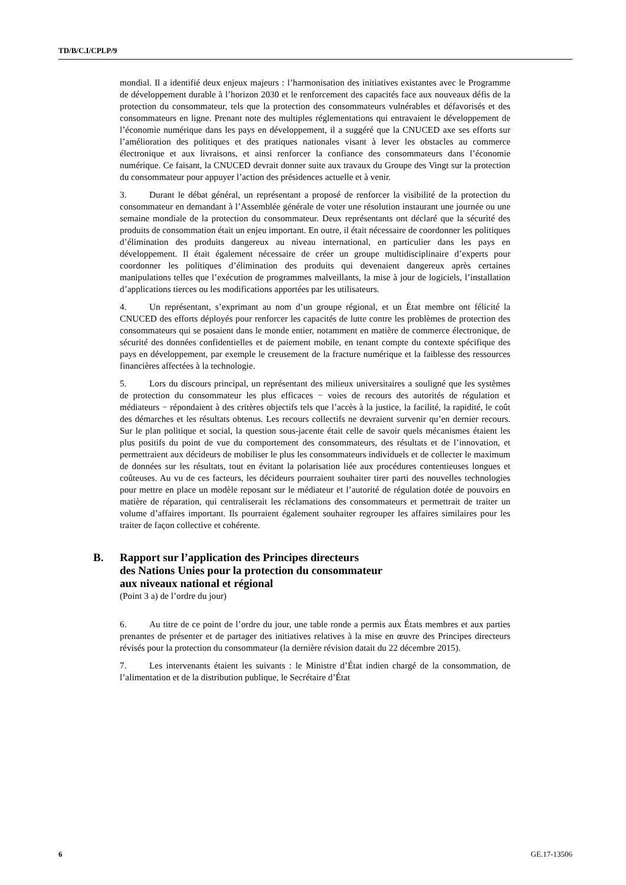TD/B/C.I/CPLP/9
mondial. Il a identifié deux enjeux majeurs : l’harmonisation des initiatives existantes avec le Programme de développement durable à l’horizon 2030 et le renforcement des capacités face aux nouveaux défis de la protection du consommateur, tels que la protection des consommateurs vulnérables et défavorisés et des consommateurs en ligne. Prenant note des multiples réglementations qui entravaient le développement de l’économie numérique dans les pays en développement, il a suggéré que la CNUCED axe ses efforts sur l’amélioration des politiques et des pratiques nationales visant à lever les obstacles au commerce électronique et aux livraisons, et ainsi renforcer la confiance des consommateurs dans l’économie numérique. Ce faisant, la CNUCED devrait donner suite aux travaux du Groupe des Vingt sur la protection du consommateur pour appuyer l’action des présidences actuelle et à venir.
3. Durant le débat général, un représentant a proposé de renforcer la visibilité de la protection du consommateur en demandant à l’Assemblée générale de voter une résolution instaurant une journée ou une semaine mondiale de la protection du consommateur. Deux représentants ont déclaré que la sécurité des produits de consommation était un enjeu important. En outre, il était nécessaire de coordonner les politiques d’élimination des produits dangereux au niveau international, en particulier dans les pays en développement. Il était également nécessaire de créer un groupe multidisciplinaire d’experts pour coordonner les politiques d’élimination des produits qui devenaient dangereux après certaines manipulations telles que l’exécution de programmes malveillants, la mise à jour de logiciels, l’installation d’applications tierces ou les modifications apportées par les utilisateurs.
4. Un représentant, s’exprimant au nom d’un groupe régional, et un État membre ont félicité la CNUCED des efforts déployés pour renforcer les capacités de lutte contre les problèmes de protection des consommateurs qui se posaient dans le monde entier, notamment en matière de commerce électronique, de sécurité des données confidentielles et de paiement mobile, en tenant compte du contexte spécifique des pays en développement, par exemple le creusement de la fracture numérique et la faiblesse des ressources financières affectées à la technologie.
5. Lors du discours principal, un représentant des milieux universitaires a souligné que les systèmes de protection du consommateur les plus efficaces − voies de recours des autorités de régulation et médiateurs − répondaient à des critères objectifs tels que l’accès à la justice, la facilité, la rapidité, le coût des démarches et les résultats obtenus. Les recours collectifs ne devraient survenir qu’en dernier recours. Sur le plan politique et social, la question sous-jacente était celle de savoir quels mécanismes étaient les plus positifs du point de vue du comportement des consommateurs, des résultats et de l’innovation, et permettraient aux décideurs de mobiliser le plus les consommateurs individuels et de collecter le maximum de données sur les résultats, tout en évitant la polarisation liée aux procédures contentieuses longues et coûteuses. Au vu de ces facteurs, les décideurs pourraient souhaiter tirer parti des nouvelles technologies pour mettre en place un modèle reposant sur le médiateur et l’autorité de régulation dotée de pouvoirs en matière de réparation, qui centraliserait les réclamations des consommateurs et permettrait de traiter un volume d’affaires important. Ils pourraient également souhaiter regrouper les affaires similaires pour les traiter de façon collective et cohérente.
B. Rapport sur l’application des Principes directeurs
des Nations Unies pour la protection du consommateur
aux niveaux national et régional
(Point 3 a) de l’ordre du jour)
6. Au titre de ce point de l’ordre du jour, une table ronde a permis aux États membres et aux parties prenantes de présenter et de partager des initiatives relatives à la mise en œuvre des Principes directeurs révisés pour la protection du consommateur (la dernière révision datait du 22 décembre 2015).
7. Les intervenants étaient les suivants : le Ministre d’État indien chargé de la consommation, de l’alimentation et de la distribution publique, le Secrétaire d’État
6 GE.17-13506